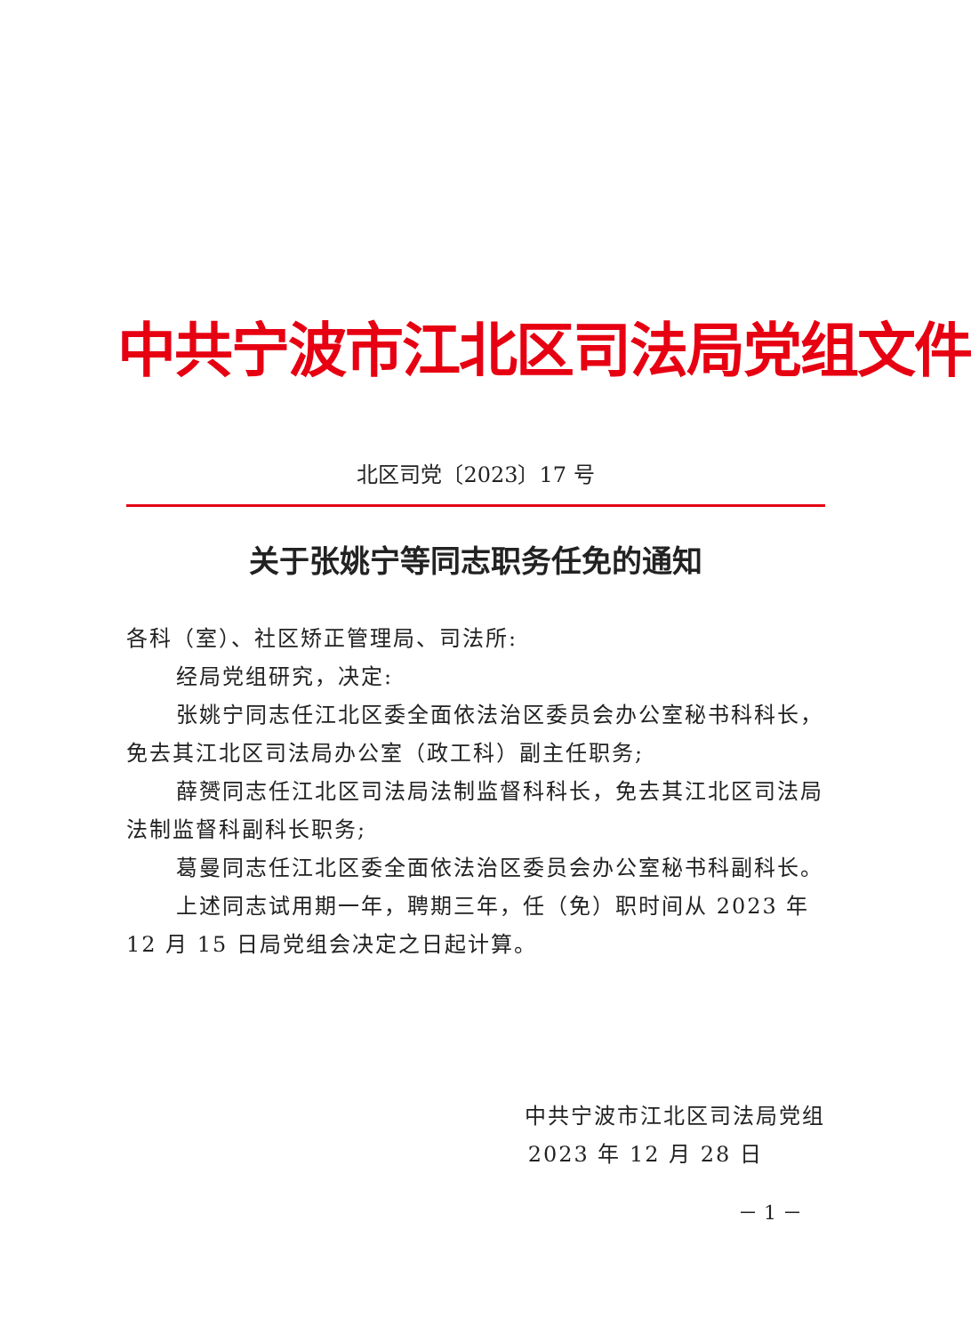中共宁波市江北区司法局党组文件
北区司党〔2023〕17 号
关于张姚宁等同志职务任免的通知
各科（室）、社区矫正管理局、司法所:
经局党组研究，决定:
张姚宁同志任江北区委全面依法治区委员会办公室秘书科科长，免去其江北区司法局办公室（政工科）副主任职务;
薛赟同志任江北区司法局法制监督科科长，免去其江北区司法局法制监督科副科长职务;
葛曼同志任江北区委全面依法治区委员会办公室秘书科副科长。
上述同志试用期一年，聘期三年，任（免）职时间从 2023 年 12 月 15 日局党组会决定之日起计算。
中共宁波市江北区司法局党组
2023 年 12 月 28 日
－ 1 －